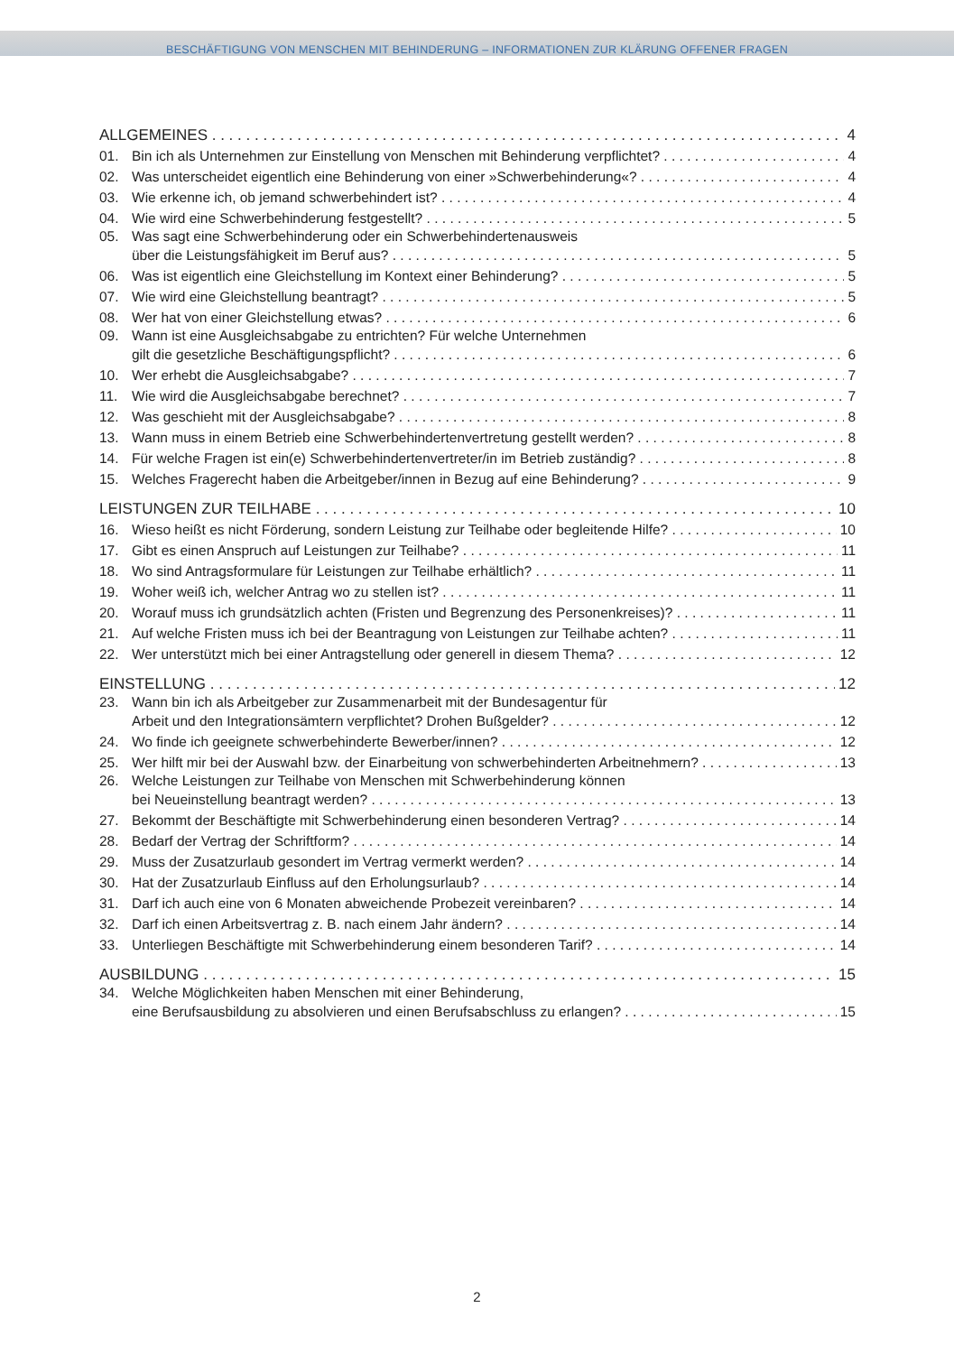BESCHÄFTIGUNG VON MENSCHEN MIT BEHINDERUNG – INFORMATIONEN ZUR KLÄRUNG OFFENER FRAGEN
ALLGEMEINES 4
01. Bin ich als Unternehmen zur Einstellung von Menschen mit Behinderung verpflichtet? 4
02. Was unterscheidet eigentlich eine Behinderung von einer »Schwerbehinderung«? 4
03. Wie erkenne ich, ob jemand schwerbehindert ist? 4
04. Wie wird eine Schwerbehinderung festgestellt? 5
05. Was sagt eine Schwerbehinderung oder ein Schwerbehindertenausweis
über die Leistungsfähigkeit im Beruf aus? 5
06. Was ist eigentlich eine Gleichstellung im Kontext einer Behinderung? 5
07. Wie wird eine Gleichstellung beantragt? 5
08. Wer hat von einer Gleichstellung etwas? 6
09. Wann ist eine Ausgleichsabgabe zu entrichten? Für welche Unternehmen
gilt die gesetzliche Beschäftigungspflicht? 6
10. Wer erhebt die Ausgleichsabgabe? 7
11. Wie wird die Ausgleichsabgabe berechnet? 7
12. Was geschieht mit der Ausgleichsabgabe? 8
13. Wann muss in einem Betrieb eine Schwerbehindertenvertretung gestellt werden? 8
14. Für welche Fragen ist ein(e) Schwerbehindertenvertreter/in im Betrieb zuständig? 8
15. Welches Fragerecht haben die Arbeitgeber/innen in Bezug auf eine Behinderung? 9
LEISTUNGEN ZUR TEILHABE 10
16. Wieso heißt es nicht Förderung, sondern Leistung zur Teilhabe oder begleitende Hilfe? 10
17. Gibt es einen Anspruch auf Leistungen zur Teilhabe? 11
18. Wo sind Antragsformulare für Leistungen zur Teilhabe erhältlich? 11
19. Woher weiß ich, welcher Antrag wo zu stellen ist? 11
20. Worauf muss ich grundsätzlich achten (Fristen und Begrenzung des Personenkreises)? 11
21. Auf welche Fristen muss ich bei der Beantragung von Leistungen zur Teilhabe achten? 11
22. Wer unterstützt mich bei einer Antragstellung oder generell in diesem Thema? 12
EINSTELLUNG 12
23. Wann bin ich als Arbeitgeber zur Zusammenarbeit mit der Bundesagentur für
Arbeit und den Integrationsämtern verpflichtet? Drohen Bußgelder? 12
24. Wo finde ich geeignete schwerbehinderte Bewerber/innen? 12
25. Wer hilft mir bei der Auswahl bzw. der Einarbeitung von schwerbehinderten Arbeitnehmern? 13
26. Welche Leistungen zur Teilhabe von Menschen mit Schwerbehinderung können
bei Neueinstellung beantragt werden? 13
27. Bekommt der Beschäftigte mit Schwerbehinderung einen besonderen Vertrag? 14
28. Bedarf der Vertrag der Schriftform? 14
29. Muss der Zusatzurlaub gesondert im Vertrag vermerkt werden? 14
30. Hat der Zusatzurlaub Einfluss auf den Erholungsurlaub? 14
31. Darf ich auch eine von 6 Monaten abweichende Probezeit vereinbaren? 14
32. Darf ich einen Arbeitsvertrag z. B. nach einem Jahr ändern? 14
33. Unterliegen Beschäftigte mit Schwerbehinderung einem besonderen Tarif? 14
AUSBILDUNG 15
34. Welche Möglichkeiten haben Menschen mit einer Behinderung,
eine Berufsausbildung zu absolvieren und einen Berufsabschluss zu erlangen? 15
2